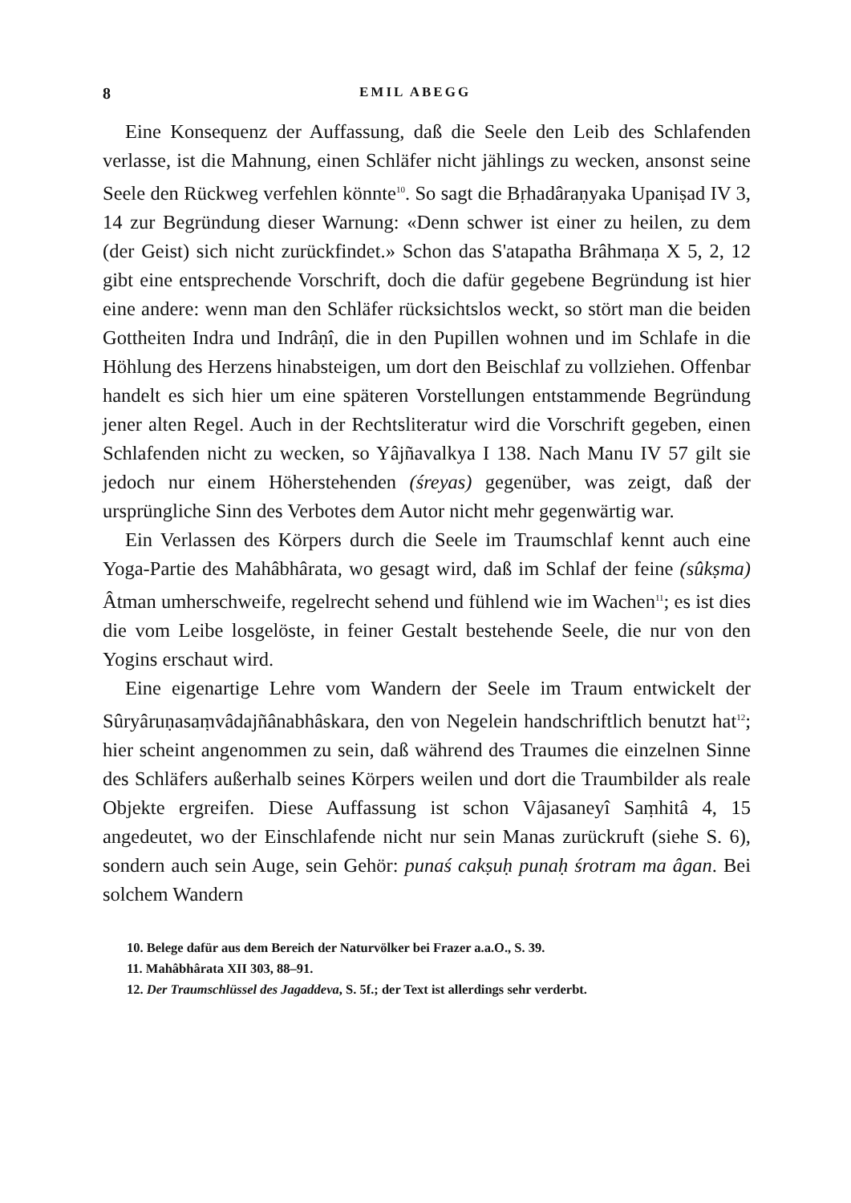8 EMIL ABEGG
Eine Konsequenz der Auffassung, daß die Seele den Leib des Schlafenden verlasse, ist die Mahnung, einen Schläfer nicht jählings zu wecken, ansonst seine Seele den Rückweg verfehlen könnte<sup>10</sup>. So sagt die Bṛhadâraṇyaka Upaniṣad IV 3, 14 zur Begründung dieser Warnung: «Denn schwer ist einer zu heilen, zu dem (der Geist) sich nicht zurückfindet.» Schon das S'atapatha Brâhmaṇa X 5, 2, 12 gibt eine entsprechende Vorschrift, doch die dafür gegebene Begründung ist hier eine andere: wenn man den Schläfer rücksichtslos weckt, so stört man die beiden Gottheiten Indra und Indrâṇî, die in den Pupillen wohnen und im Schlafe in die Höhlung des Herzens hinabsteigen, um dort den Beischlaf zu vollziehen. Offenbar handelt es sich hier um eine späteren Vorstellungen entstammende Begründung jener alten Regel. Auch in der Rechtsliteratur wird die Vorschrift gegeben, einen Schlafenden nicht zu wecken, so Yâjñavalkya I 138. Nach Manu IV 57 gilt sie jedoch nur einem Höherstehenden (śreyas) gegenüber, was zeigt, daß der ursprüngliche Sinn des Verbotes dem Autor nicht mehr gegenwärtig war.
Ein Verlassen des Körpers durch die Seele im Traumschlaf kennt auch eine Yoga-Partie des Mahâbhârata, wo gesagt wird, daß im Schlaf der feine (sûkṣma) Âtman umherschweife, regelrecht sehend und fühlend wie im Wachen<sup>11</sup>; es ist dies die vom Leibe losgelöste, in feiner Gestalt bestehende Seele, die nur von den Yogins erschaut wird.
Eine eigenartige Lehre vom Wandern der Seele im Traum entwickelt der Sûryâruṇasaṃvâdajñânabhâskara, den von Negelein handschriftlich benutzt hat<sup>12</sup>; hier scheint angenommen zu sein, daß während des Traumes die einzelnen Sinne des Schläfers außerhalb seines Körpers weilen und dort die Traumbilder als reale Objekte ergreifen. Diese Auffassung ist schon Vâjasaneyî Saṃhitâ 4, 15 angedeutet, wo der Einschlafende nicht nur sein Manas zurückruft (siehe S. 6), sondern auch sein Auge, sein Gehör: punaś cakṣuḥ punaḥ śrotram ma âgan. Bei solchem Wandern
10. Belege dafür aus dem Bereich der Naturvölker bei Frazer a.a.O., S. 39.
11. Mahâbhârata XII 303, 88–91.
12. Der Traumschlüssel des Jagaddeva, S. 5f.; der Text ist allerdings sehr verderbt.